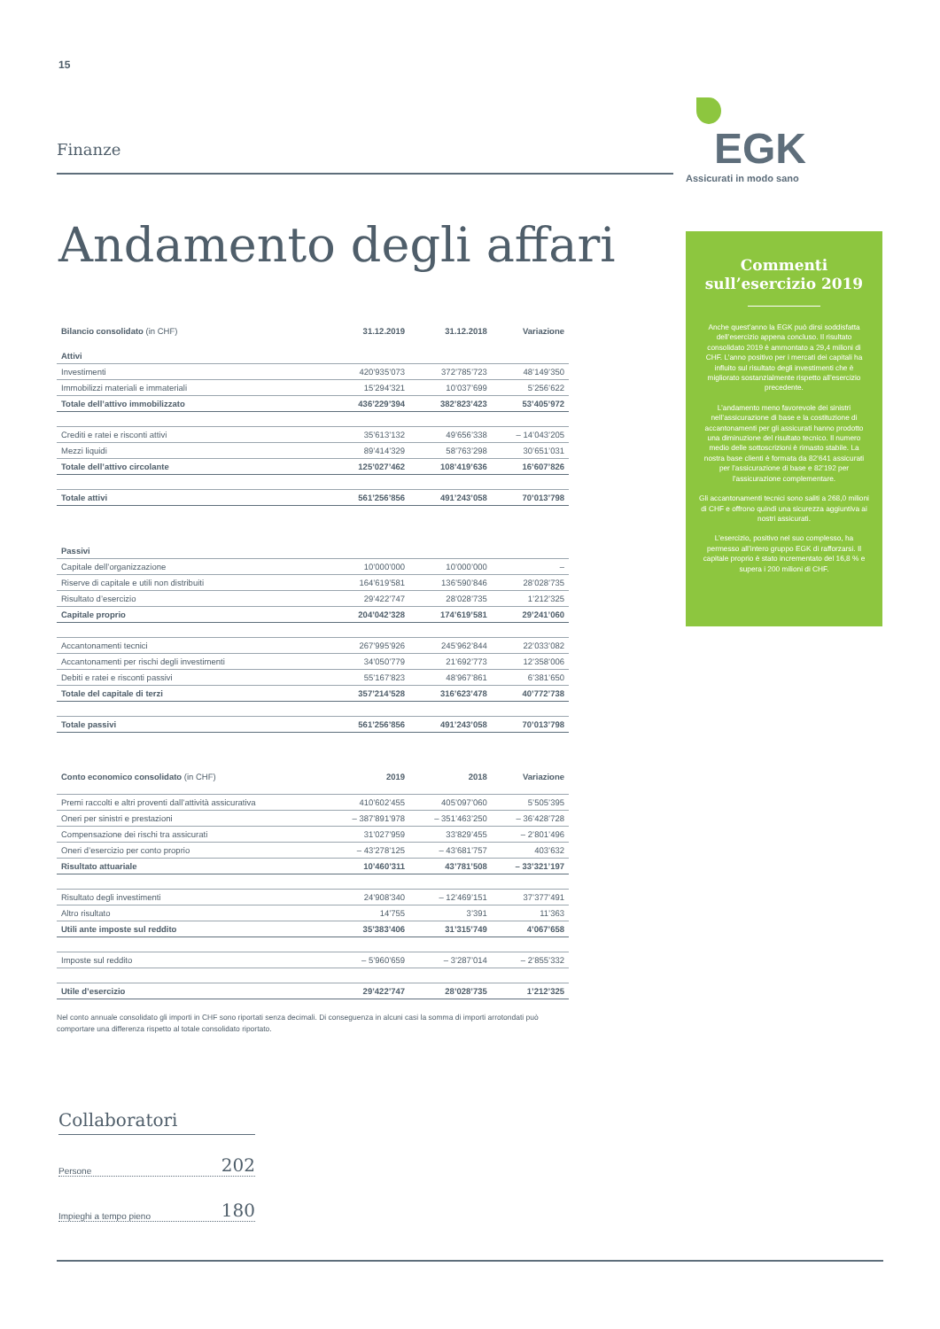15
Finanze
EGK
Assicurati in modo sano
Andamento degli affari
| Bilancio consolidato (in CHF) | 31.12.2019 | 31.12.2018 | Variazione |
| --- | --- | --- | --- |
| Attivi | | | |
| Investimenti | 420’935’073 | 372’785’723 | 48’149’350 |
| Immobilizzi materiali e immateriali | 15’294’321 | 10’037’699 | 5’256’622 |
| Totale dell’attivo immobilizzato | 436’229’394 | 382’823’423 | 53’405’972 |
| Crediti e ratei e risconti attivi | 35’613’132 | 49’656’338 | – 14’043’205 |
| Mezzi liquidi | 89’414’329 | 58’763’298 | 30’651’031 |
| Totale dell’attivo circolante | 125’027’462 | 108’419’636 | 16’607’826 |
| Totale attivi | 561’256’856 | 491’243’058 | 70’013’798 |
| Passivi | | | |
| Capitale dell’organizzazione | 10’000’000 | 10’000’000 | – |
| Riserve di capitale e utili non distribuiti | 164’619’581 | 136’590’846 | 28’028’735 |
| Risultato d’esercizio | 29’422’747 | 28’028’735 | 1’212’325 |
| Capitale proprio | 204’042’328 | 174’619’581 | 29’241’060 |
| Accantonamenti tecnici | 267’995’926 | 245’962’844 | 22’033’082 |
| Accantonamenti per rischi degli investimenti | 34’050’779 | 21’692’773 | 12’358’006 |
| Debiti e ratei e risconti passivi | 55’167’823 | 48’967’861 | 6’381’650 |
| Totale del capitale di terzi | 357’214’528 | 316’623’478 | 40’772’738 |
| Totale passivi | 561’256’856 | 491’243’058 | 70’013’798 |
| Conto economico consolidato (in CHF) | 2019 | 2018 | Variazione |
| Premi raccolti e altri proventi dall’attività assicurativa | 410’602’455 | 405’097’060 | 5’505’395 |
| Oneri per sinistri e prestazioni | – 387’891’978 | – 351’463’250 | – 36’428’728 |
| Compensazione dei rischi tra assicurati | 31’027’959 | 33’829’455 | – 2’801’496 |
| Oneri d’esercizio per conto proprio | – 43’278’125 | – 43’681’757 | 403’632 |
| Risultato attuariale | 10’460’311 | 43’781’508 | – 33’321’197 |
| Risultato degli investimenti | 24’908’340 | – 12’469’151 | 37’377’491 |
| Altro risultato | 14’755 | 3’391 | 11’363 |
| Utili ante imposte sul reddito | 35’383’406 | 31’315’749 | 4’067’658 |
| Imposte sul reddito | – 5’960’659 | – 3’287’014 | – 2’855’332 |
| Utile d’esercizio | 29’422’747 | 28’028’735 | 1’212’325 |
Nel conto annuale consolidato gli importi in CHF sono riportati senza decimali. Di conseguenza in alcuni casi la somma di importi arrotondati può comportare una differenza rispetto al totale consolidato riportato.
Commenti
sull’esercizio 2019
Anche quest’anno la EGK può dirsi soddisfatta dell’esercizio appena concluso. Il risultato consolidato 2019 è ammontato a 29,4 milioni di CHF. L’anno positivo per i mercati dei capitali ha influito sul risultato degli investimenti che è migliorato sostanzialmente rispetto all’esercizio precedente.
L’andamento meno favorevole dei sinistri nell’assicurazione di base e la costituzione di accantonamenti per gli assicurati hanno prodotto una diminuzione del risultato tecnico. Il numero medio delle sottoscrizioni è rimasto stabile. La nostra base clienti è formata da 82’641 assicurati per l’assicurazione di base e 82’192 per l’assicurazione complementare.
Gli accantonamenti tecnici sono saliti a 268,0 milioni di CHF e offrono quindi una sicurezza aggiuntiva ai nostri assicurati.
L’esercizio, positivo nel suo complesso, ha permesso all’intero gruppo EGK di rafforzarsi. Il capitale proprio è stato incrementato del 16,8 % e supera i 200 milioni di CHF.
Collaboratori
Persone 202
Impieghi a tempo pieno 180